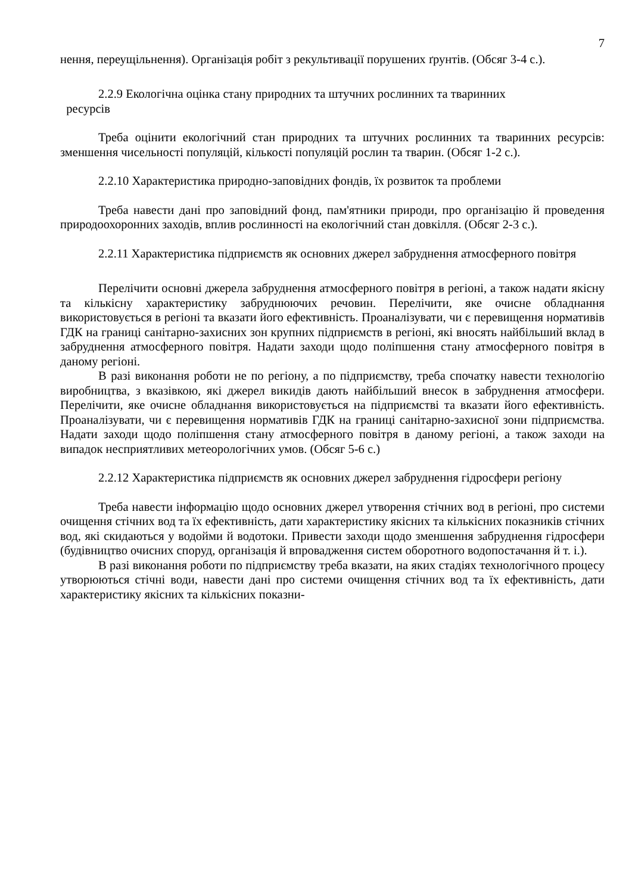7
нення, переущільнення). Організація робіт з рекультивації порушених ґрунтів. (Обсяг 3-4 с.).
2.2.9 Екологічна оцінка стану природних та штучних рослинних та тваринних
ресурсів
Треба оцінити екологічний стан природних та штучних рослинних та тваринних ресурсів: зменшення чисельності популяцій, кількості популяцій рослин та тварин. (Обсяг 1-2 с.).
2.2.10 Характеристика природно-заповідних фондів, їх розвиток та проблеми
Треба навести дані про заповідний фонд, пам'ятники природи, про організацію й проведення природоохоронних заходів, вплив рослинності на екологічний стан довкілля. (Обсяг 2-3 с.).
2.2.11 Характеристика підприємств як основних джерел забруднення атмосферного повітря
Перелічити основні джерела забруднення атмосферного повітря в регіоні, а також надати якісну та кількісну характеристику забруднюючих речовин. Перелічити, яке очисне обладнання використовується в регіоні та вказати його ефективність. Проаналізувати, чи є перевищення нормативів ГДК на границі санітарно-захисних зон крупних підприємств в регіоні, які вносять найбільший вклад в забруднення атмосферного повітря. Надати заходи щодо поліпшення стану атмосферного повітря в даному регіоні.
В разі виконання роботи не по регіону, а по підприємству, треба спочатку навести технологію виробництва, з вказівкою, які джерел викидів дають найбільший внесок в забруднення атмосфери. Перелічити, яке очисне обладнання використовується на підприємстві та вказати його ефективність. Проаналізувати, чи є перевищення нормативів ГДК на границі санітарно-захисної зони підприємства. Надати заходи щодо поліпшення стану атмосферного повітря в даному регіоні, а також заходи на випадок несприятливих метеорологічних умов. (Обсяг 5-6 с.)
2.2.12 Характеристика підприємств як основних джерел забруднення гідросфери регіону
Треба навести інформацію щодо основних джерел утворення стічних вод в регіоні, про системи очищення стічних вод та їх ефективність, дати характеристику якісних та кількісних показників стічних вод, які скидаються у водойми й водотоки. Привести заходи щодо зменшення забруднення гідросфери (будівництво очисних споруд, організація й впровадження систем оборотного водопостачання й т. і.).
В разі виконання роботи по підприємству треба вказати, на яких стадіях технологічного процесу утворюються стічні води, навести дані про системи очищення стічних вод та їх ефективність, дати характеристику якісних та кількісних показни-